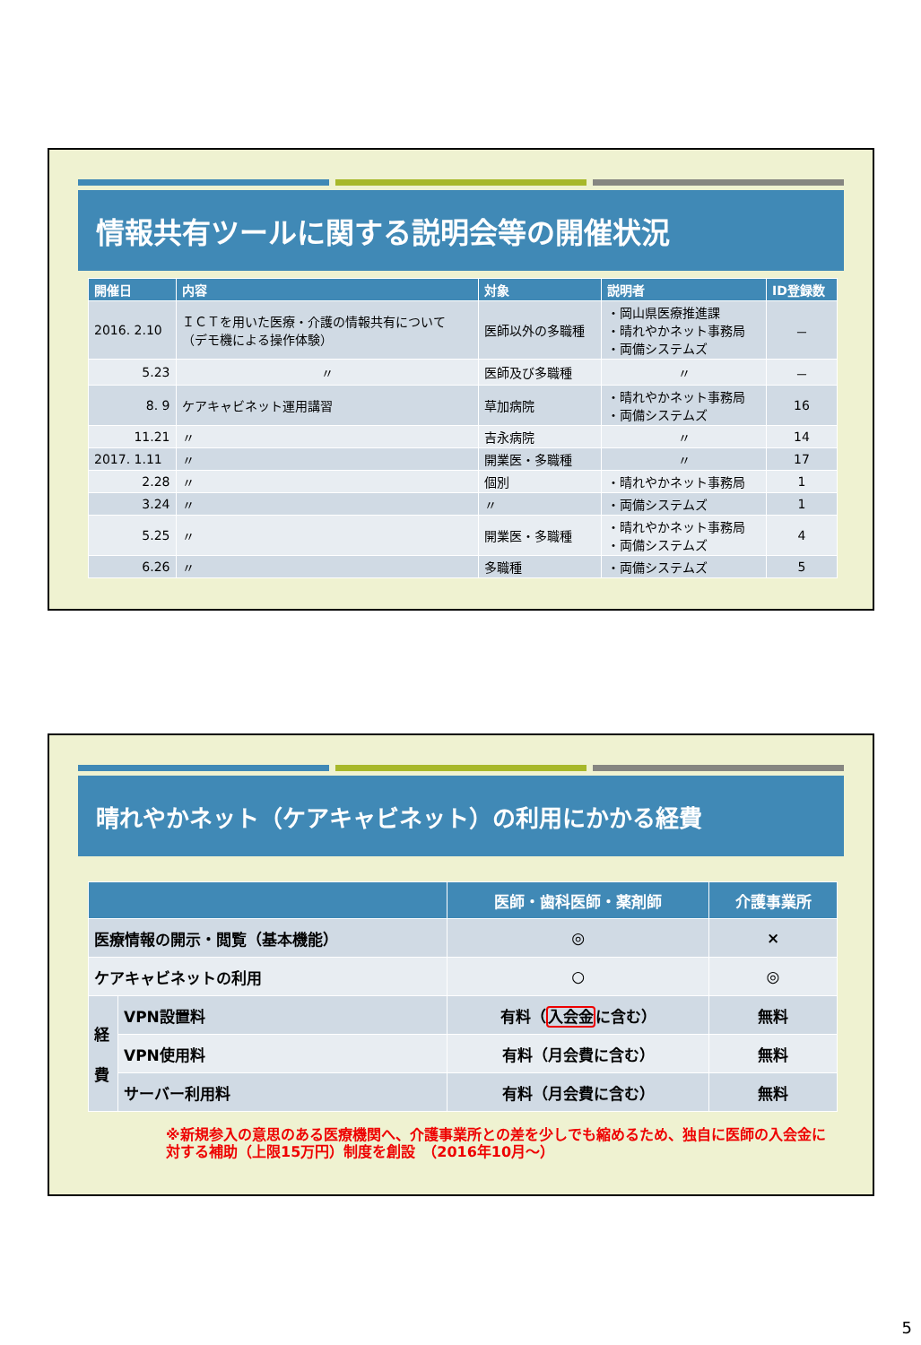情報共有ツールに関する説明会等の開催状況
| 開催日 | 内容 | 対象 | 説明者 | ID登録数 |
| --- | --- | --- | --- | --- |
| 2016. 2.10 | ＩＣＴを用いた医療・介護の情報共有について （デモ機による操作体験） | 医師以外の多職種 | ・岡山県医療推進課 ・晴れやかネット事務局 ・両備システムズ | － |
| 5.23 | 〃 | 医師及び多職種 | 〃 | － |
| 8. 9 | ケアキャビネット運用講習 | 草加病院 | ・晴れやかネット事務局 ・両備システムズ | 16 |
| 11.21 | 〃 | 吉永病院 | 〃 | 14 |
| 2017. 1.11 | 〃 | 開業医・多職種 | 〃 | 17 |
| 2.28 | 〃 | 個別 | ・晴れやかネット事務局 | 1 |
| 3.24 | 〃 | 〃 | ・両備システムズ | 1 |
| 5.25 | 〃 | 開業医・多職種 | ・晴れやかネット事務局 ・両備システムズ | 4 |
| 6.26 | 〃 | 多職種 | ・両備システムズ | 5 |
晴れやかネット（ケアキャビネット）の利用にかかる経費
| | | 医師・歯科医師・薬剤師 | 介護事業所 |
| --- | --- | --- | --- |
| 医療情報の開示・閲覧（基本機能） | | ◎ | × |
| ケアキャビネットの利用 | | ○ | ◎ |
| 経 費 | VPN設置料 | 有料（ 入会金 に含む） | 無料 |
| | VPN使用料 | 有料（月会費に含む） | 無料 |
| | サーバー利用料 | 有料（月会費に含む） | 無料 |
※新規参入の意思のある医療機関へ、介護事業所との差を少しでも縮めるため、独自に医師の入会金に対する補助（上限15万円）制度を創設　（2016年10月～）
5